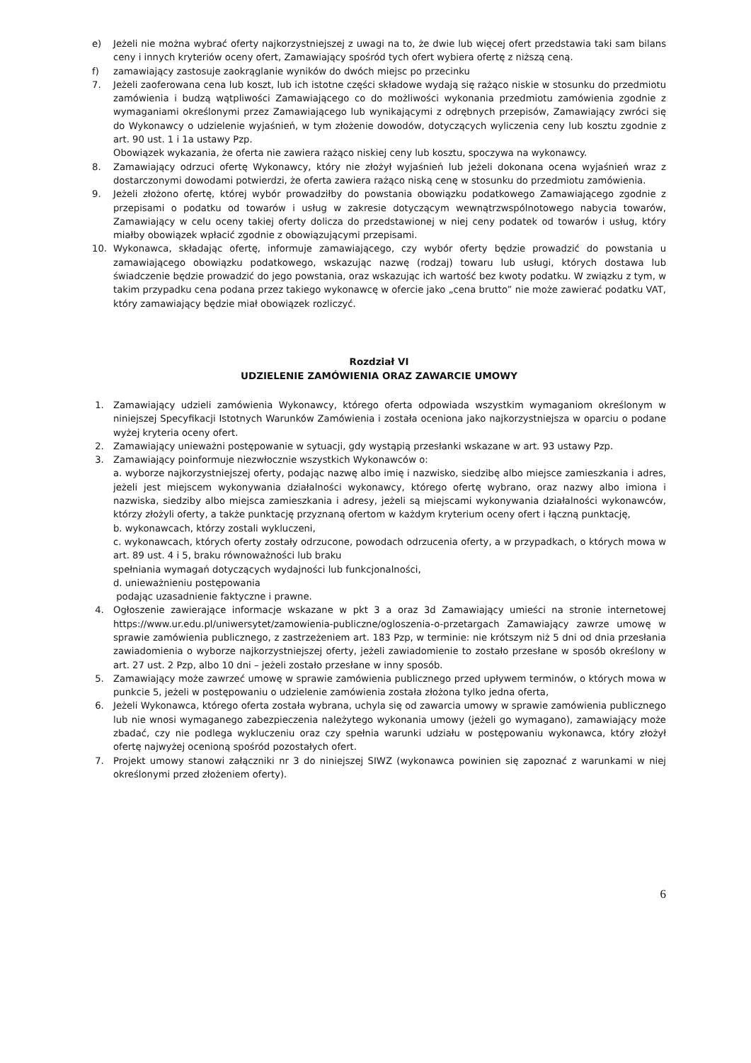e) Jeżeli nie można wybrać oferty najkorzystniejszej z uwagi na to, że dwie lub więcej ofert przedstawia taki sam bilans ceny i innych kryteriów oceny ofert, Zamawiający spośród tych ofert wybiera ofertę z niższą ceną.
f) zamawiający zastosuje zaokrąglanie wyników do dwóch miejsc po przecinku
7. Jeżeli zaoferowana cena lub koszt, lub ich istotne części składowe wydają się rażąco niskie w stosunku do przedmiotu zamówienia i budzą wątpliwości Zamawiającego co do możliwości wykonania przedmiotu zamówienia zgodnie z wymaganiami określonymi przez Zamawiającego lub wynikającymi z odrębnych przepisów, Zamawiający zwróci się do Wykonawcy o udzielenie wyjaśnień, w tym złożenie dowodów, dotyczących wyliczenia ceny lub kosztu zgodnie z art. 90 ust. 1 i 1a ustawy Pzp.
Obowiązek wykazania, że oferta nie zawiera rażąco niskiej ceny lub kosztu, spoczywa na wykonawcy.
8. Zamawiający odrzuci ofertę Wykonawcy, który nie złożył wyjaśnień lub jeżeli dokonana ocena wyjaśnień wraz z dostarczonymi dowodami potwierdzi, że oferta zawiera rażąco niską cenę w stosunku do przedmiotu zamówienia.
9. Jeżeli złożono ofertę, której wybór prowadziłby do powstania obowiązku podatkowego Zamawiającego zgodnie z przepisami o podatku od towarów i usług w zakresie dotyczącym wewnątrzwspólnotowego nabycia towarów, Zamawiający w celu oceny takiej oferty dolicza do przedstawionej w niej ceny podatek od towarów i usług, który miałby obowiązek wpłacić zgodnie z obowiązującymi przepisami.
10. Wykonawca, składając ofertę, informuje zamawiającego, czy wybór oferty będzie prowadzić do powstania u zamawiającego obowiązku podatkowego, wskazując nazwę (rodzaj) towaru lub usługi, których dostawa lub świadczenie będzie prowadzić do jego powstania, oraz wskazując ich wartość bez kwoty podatku. W związku z tym, w takim przypadku cena podana przez takiego wykonawcę w ofercie jako „cena brutto” nie może zawierać podatku VAT, który zamawiający będzie miał obowiązek rozliczyć.
Rozdział VI
UDZIELENIE ZAMÓWIENIA ORAZ ZAWARCIE UMOWY
1. Zamawiający udzieli zamówienia Wykonawcy, którego oferta odpowiada wszystkim wymaganiom określonym w niniejszej Specyfikacji Istotnych Warunków Zamówienia i została oceniona jako najkorzystniejsza w oparciu o podane wyżej kryteria oceny ofert.
2. Zamawiający unieważni postępowanie w sytuacji, gdy wystąpią przesłanki wskazane w art. 93 ustawy Pzp.
3. Zamawiający poinformuje niezwłocznie wszystkich Wykonawców o:
a. wyborze najkorzystniejszej oferty, podając nazwę albo imię i nazwisko, siedzibę albo miejsce zamieszkania i adres, jeżeli jest miejscem wykonywania działalności wykonawcy, którego ofertę wybrano, oraz nazwy albo imiona i nazwiska, siedziby albo miejsca zamieszkania i adresy, jeżeli są miejscami wykonywania działalności wykonawców, którzy złożyli oferty, a także punktację przyznaną ofertom w każdym kryterium oceny ofert i łączną punktację,
b. wykonawcach, którzy zostali wykluczeni,
c. wykonawcach, których oferty zostały odrzucone, powodach odrzucenia oferty, a w przypadkach, o których mowa w art. 89 ust. 4 i 5, braku równoważności lub braku
spełniania wymagań dotyczących wydajności lub funkcjonalności,
d. unieważnieniu postępowania
podając uzasadnienie faktyczne i prawne.
4. Ogłoszenie zawierające informacje wskazane w pkt 3 a oraz 3d Zamawiający umieści na stronie internetowej https://www.ur.edu.pl/uniwersytet/zamowienia-publiczne/ogloszenia-o-przetargach Zamawiający zawrze umowę w sprawie zamówienia publicznego, z zastrzeżeniem art. 183 Pzp, w terminie: nie krótszym niż 5 dni od dnia przesłania zawiadomienia o wyborze najkorzystniejszej oferty, jeżeli zawiadomienie to zostało przesłane w sposób określony w art. 27 ust. 2 Pzp, albo 10 dni – jeżeli zostało przesłane w inny sposób.
5. Zamawiający może zawrzeć umowę w sprawie zamówienia publicznego przed upływem terminów, o których mowa w punkcie 5, jeżeli w postępowaniu o udzielenie zamówienia została złożona tylko jedna oferta,
6. Jeżeli Wykonawca, którego oferta została wybrana, uchyla się od zawarcia umowy w sprawie zamówienia publicznego lub nie wnosi wymaganego zabezpieczenia należytego wykonania umowy (jeżeli go wymagano), zamawiający może zbadać, czy nie podlega wykluczeniu oraz czy spełnia warunki udziału w postępowaniu wykonawca, który złożył ofertę najwyżej ocenioną spośród pozostałych ofert.
7. Projekt umowy stanowi załączniki nr 3 do niniejszej SIWZ (wykonawca powinien się zapoznać z warunkami w niej określonymi przed złożeniem oferty).
6